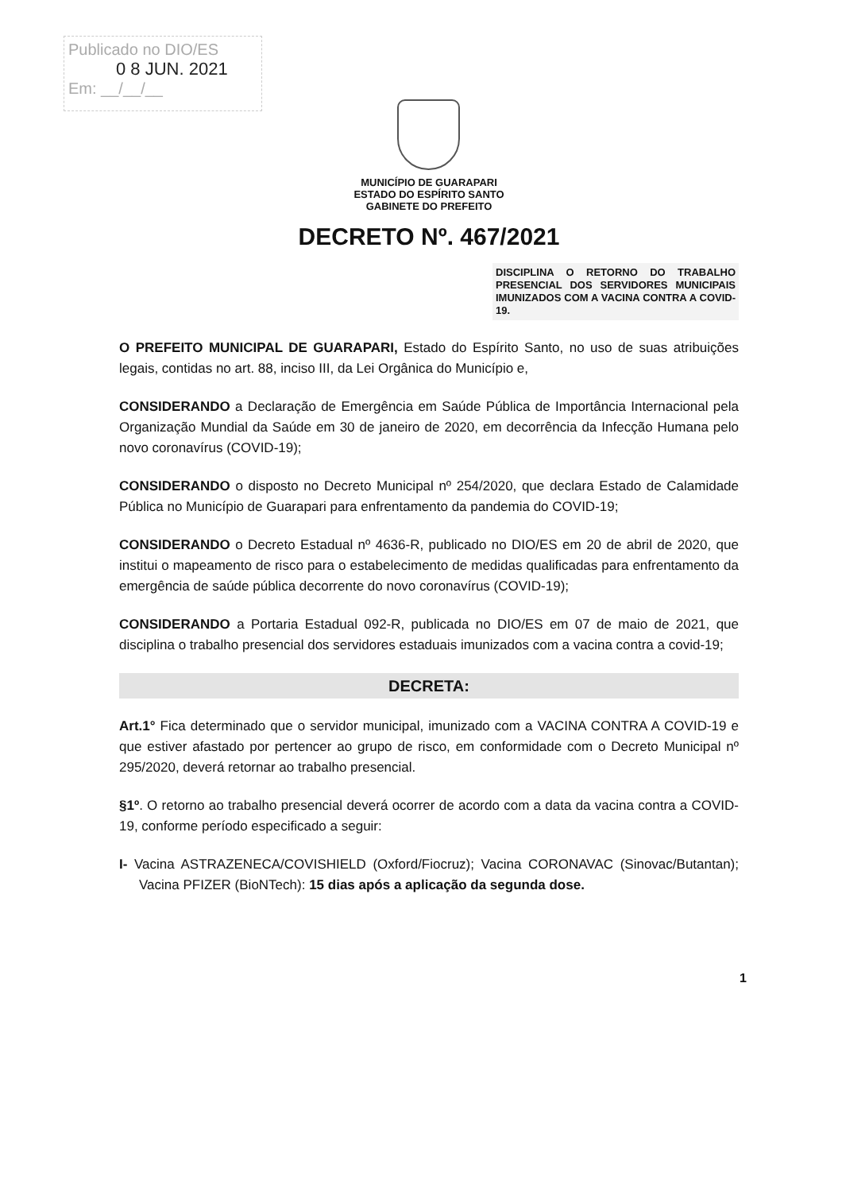Publicado no DIO/ES
0 8 JUN. 2021
Em: __/__/__
MUNICÍPIO DE GUARAPARI
ESTADO DO ESPÍRITO SANTO
GABINETE DO PREFEITO
DECRETO Nº. 467/2021
DISCIPLINA O RETORNO DO TRABALHO PRESENCIAL DOS SERVIDORES MUNICIPAIS IMUNIZADOS COM A VACINA CONTRA A COVID-19.
O PREFEITO MUNICIPAL DE GUARAPARI, Estado do Espírito Santo, no uso de suas atribuições legais, contidas no art. 88, inciso III, da Lei Orgânica do Município e,
CONSIDERANDO a Declaração de Emergência em Saúde Pública de Importância Internacional pela Organização Mundial da Saúde em 30 de janeiro de 2020, em decorrência da Infecção Humana pelo novo coronavírus (COVID-19);
CONSIDERANDO o disposto no Decreto Municipal nº 254/2020, que declara Estado de Calamidade Pública no Município de Guarapari para enfrentamento da pandemia do COVID-19;
CONSIDERANDO o Decreto Estadual nº 4636-R, publicado no DIO/ES em 20 de abril de 2020, que institui o mapeamento de risco para o estabelecimento de medidas qualificadas para enfrentamento da emergência de saúde pública decorrente do novo coronavírus (COVID-19);
CONSIDERANDO a Portaria Estadual 092-R, publicada no DIO/ES em 07 de maio de 2021, que disciplina o trabalho presencial dos servidores estaduais imunizados com a vacina contra a covid-19;
DECRETA:
Art.1° Fica determinado que o servidor municipal, imunizado com a VACINA CONTRA A COVID-19 e que estiver afastado por pertencer ao grupo de risco, em conformidade com o Decreto Municipal nº 295/2020, deverá retornar ao trabalho presencial.
§1º. O retorno ao trabalho presencial deverá ocorrer de acordo com a data da vacina contra a COVID-19, conforme período especificado a seguir:
I- Vacina ASTRAZENECA/COVISHIELD (Oxford/Fiocruz); Vacina CORONAVAC (Sinovac/Butantan); Vacina PFIZER (BioNTech): 15 dias após a aplicação da segunda dose.
1